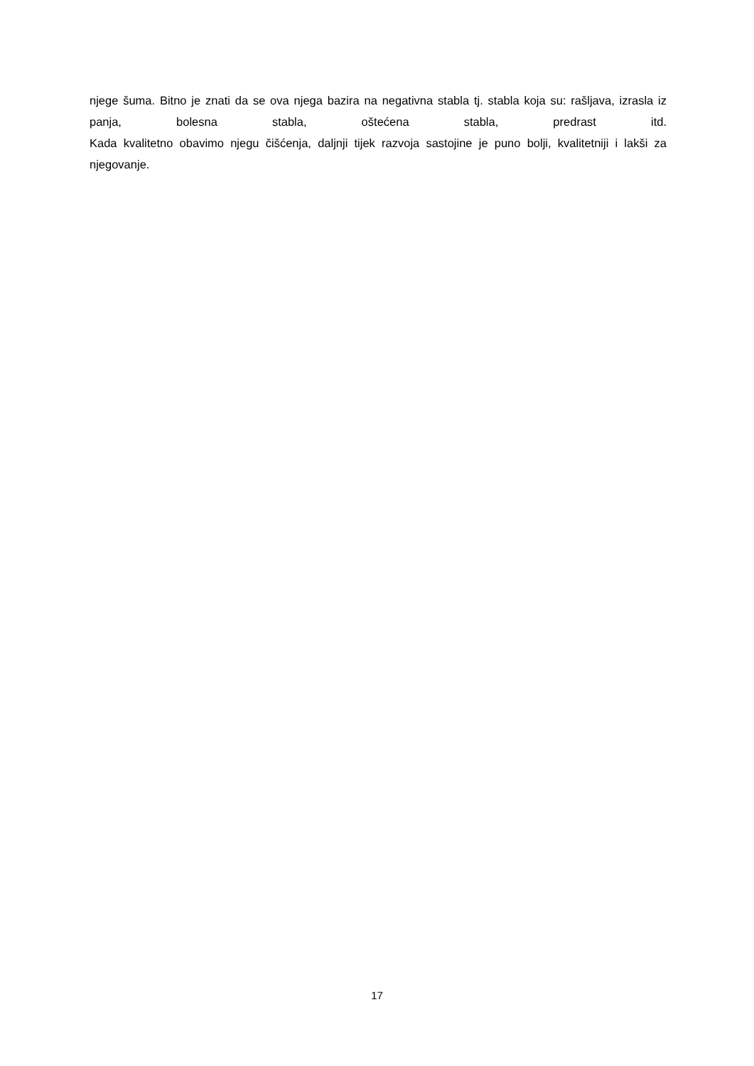njege šuma. Bitno je znati da se ova njega bazira na negativna stabla tj. stabla koja su: rašljava, izrasla iz panja, bolesna stabla, oštećena stabla, predrast itd.
Kada kvalitetno obavimo njegu čišćenja, daljnji tijek razvoja sastojine je puno bolji, kvalitetniji i lakši za njegovanje.
17